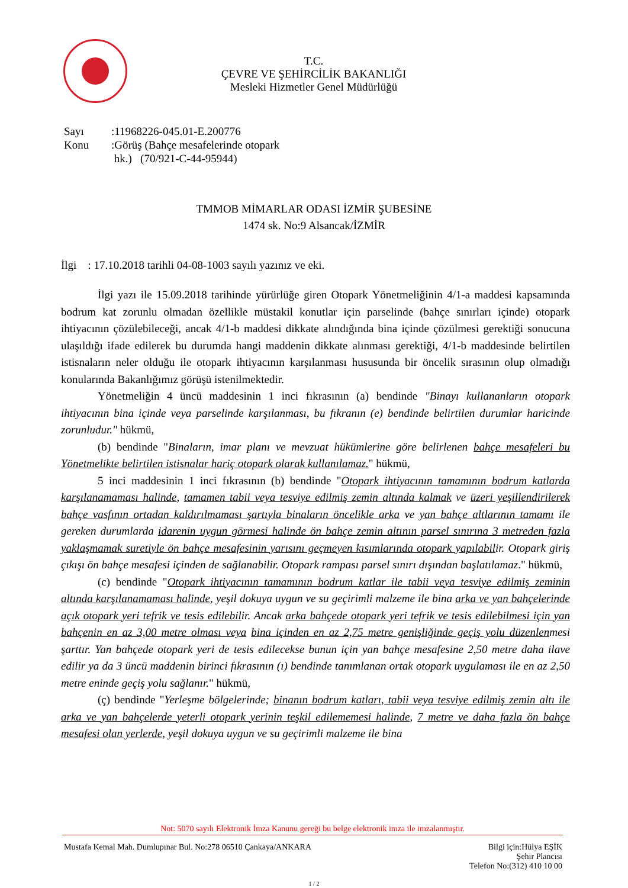T.C.
ÇEVRE VE ŞEHİRCİLİK BAKANLIĞI
Mesleki Hizmetler Genel Müdürlüğü
Sayı:11968226-045.01-E.200776
Konu:Görüş (Bahçe mesafelerinde otopark
hk.) (70/921-C-44-95944)
TMMOB MİMARLAR ODASI İZMİR ŞUBESİNE
1474 sk. No:9 Alsancak/İZMİR
İlgi : 17.10.2018 tarihli 04-08-1003 sayılı yazınız ve eki.
İlgi yazı ile 15.09.2018 tarihinde yürürlüğe giren Otopark Yönetmeliğinin 4/1-a maddesi kapsamında bodrum kat zorunlu olmadan özellikle müstakil konutlar için parselinde (bahçe sınırları içinde) otopark ihtiyacının çözülebileceği, ancak 4/1-b maddesi dikkate alındığında bina içinde çözülmesi gerektiği sonucuna ulaşıldığı ifade edilerek bu durumda hangi maddenin dikkate alınması gerektiği, 4/1-b maddesinde belirtilen istisnaların neler olduğu ile otopark ihtiyacının karşılanması hususunda bir öncelik sırasının olup olmadığı konularında Bakanlığımız görüşü istenilmektedir.
Yönetmeliğin 4 üncü maddesinin 1 inci fıkrasının (a) bendinde "Binayı kullananların otopark ihtiyacının bina içinde veya parselinde karşılanması, bu fıkranın (e) bendinde belirtilen durumlar haricinde zorunludur." hükmü,
(b) bendinde "Binaların, imar planı ve mevzuat hükümlerine göre belirlenen bahçe mesafeleri bu Yönetmelikte belirtilen istisnalar hariç otopark olarak kullanılamaz." hükmü,
5 inci maddesinin 1 inci fıkrasının (b) bendinde "Otopark ihtiyacının tamamının bodrum katlarda karşılanamaması halinde, tamamen tabii veya tesviye edilmiş zemin altında kalmak ve üzeri yeşillendirilerek bahçe vasfının ortadan kaldırılmaması şartıyla binaların öncelikle arka ve yan bahçe altlarının tamamı ile gereken durumlarda idarenin uygun görmesi halinde ön bahçe zemin altının parsel sınırına 3 metreden fazla yaklaşmamak suretiyle ön bahçe mesafesinin yarısını geçmeyen kısımlarında otopark yapılabilir. Otopark giriş çıkışı ön bahçe mesafesi içinden de sağlanabilir. Otopark rampası parsel sınırı dışından başlatılamaz." hükmü,
(c) bendinde "Otopark ihtiyacının tamamının bodrum katlar ile tabii veya tesviye edilmiş zeminin altında karşılanamaması halinde, yeşil dokuya uygun ve su geçirimli malzeme ile bina arka ve yan bahçelerinde açık otopark yeri tefrik ve tesis edilebilir. Ancak arka bahçede otopark yeri tefrik ve tesis edilebilmesi için yan bahçenin en az 3,00 metre olması veya bina içinden en az 2,75 metre genişliğinde geçiş yolu düzenlenmesi şarttır. Yan bahçede otopark yeri de tesis edilecekse bunun için yan bahçe mesafesine 2,50 metre daha ilave edilir ya da 3 üncü maddenin birinci fıkrasının (ı) bendinde tanımlanan ortak otopark uygulaması ile en az 2,50 metre eninde geçiş yolu sağlanır." hükmü,
(ç) bendinde "Yerleşme bölgelerinde; binanın bodrum katları, tabii veya tesviye edilmiş zemin altı ile arka ve yan bahçelerde yeterli otopark yerinin teşkil edilememesi halinde, 7 metre ve daha fazla ön bahçe mesafesi olan yerlerde, yeşil dokuya uygun ve su geçirimli malzeme ile bina
Not: 5070 sayılı Elektronik İmza Kanunu gereği bu belge elektronik imza ile imzalanmıştır.
Mustafa Kemal Mah. Dumlupınar Bul. No:278 06510 Çankaya/ANKARA Bilgi için:Hülya EŞİK
Şehir Plancısı
Telefon No:(312) 410 10 00
1 / 2